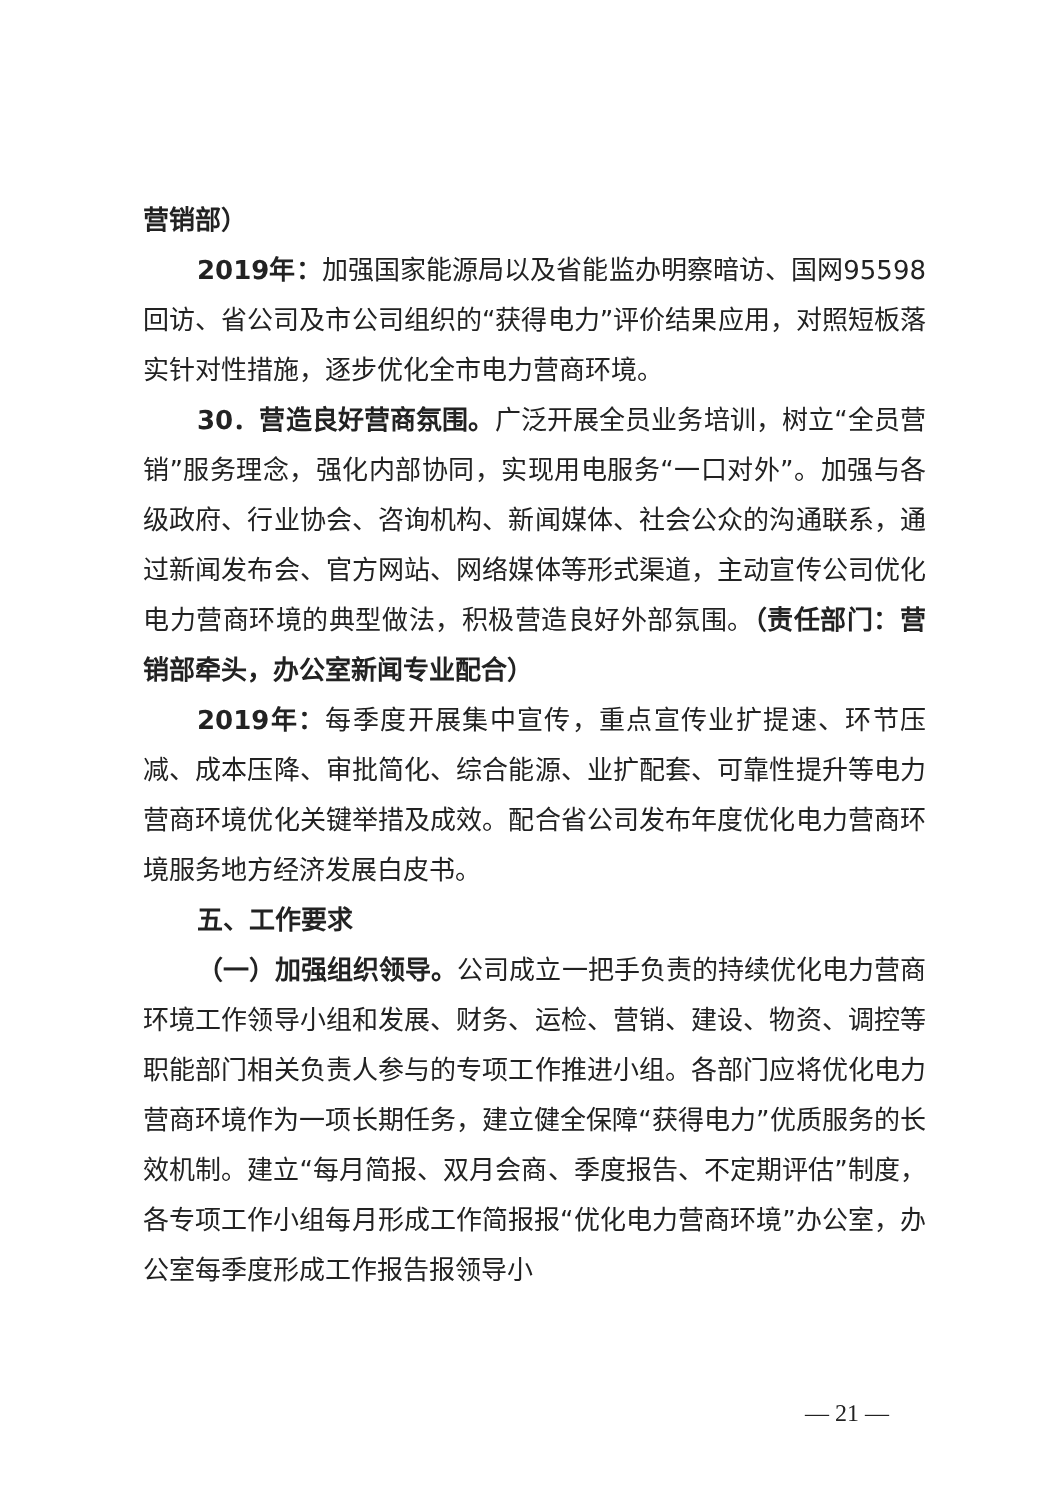营销部）
2019年：加强国家能源局以及省能监办明察暗访、国网95598回访、省公司及市公司组织的“获得电力”评价结果应用，对照短板落实针对性措施，逐步优化全市电力营商环境。
30．营造良好营商氛围。广泛开展全员业务培训，树立“全员营销”服务理念，强化内部协同，实现用电服务“一口对外”。加强与各级政府、行业协会、咨询机构、新闻媒体、社会公众的沟通联系，通过新闻发布会、官方网站、网络媒体等形式渠道，主动宣传公司优化电力营商环境的典型做法，积极营造良好外部氛围。（责任部门：营销部牵头，办公室新闻专业配合）
2019年：每季度开展集中宣传，重点宣传业扩提速、环节压减、成本压降、审批简化、综合能源、业扩配套、可靠性提升等电力营商环境优化关键举措及成效。配合省公司发布年度优化电力营商环境服务地方经济发展白皮书。
五、工作要求
（一）加强组织领导。公司成立一把手负责的持续优化电力营商环境工作领导小组和发展、财务、运检、营销、建设、物资、调控等职能部门相关负责人参与的专项工作推进小组。各部门应将优化电力营商环境作为一项长期任务，建立健全保障“获得电力”优质服务的长效机制。建立“每月简报、双月会商、季度报告、不定期评估”制度，各专项工作小组每月形成工作简报报“优化电力营商环境”办公室，办公室每季度形成工作报告报领导小
— 21 —